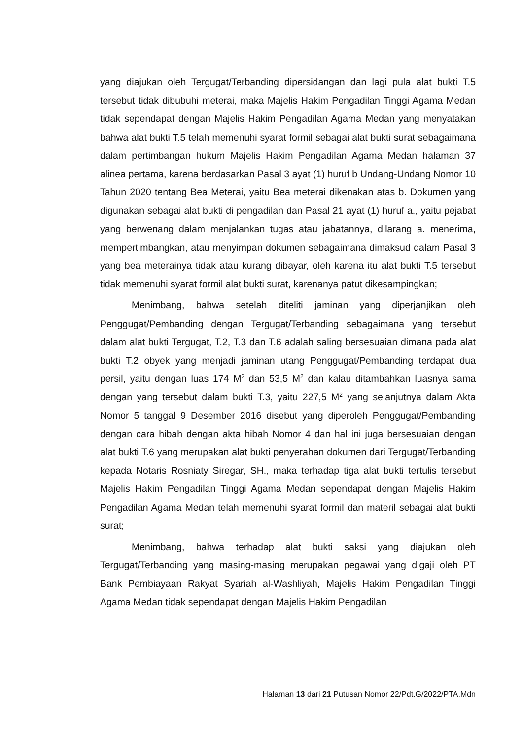yang diajukan oleh Tergugat/Terbanding dipersidangan dan lagi pula alat bukti T.5 tersebut tidak dibubuhi meterai, maka Majelis Hakim Pengadilan Tinggi Agama Medan tidak sependapat dengan Majelis Hakim Pengadilan Agama Medan yang menyatakan bahwa alat bukti T.5 telah memenuhi syarat formil sebagai alat bukti surat sebagaimana dalam pertimbangan hukum Majelis Hakim Pengadilan Agama Medan halaman 37 alinea pertama, karena berdasarkan Pasal 3 ayat (1) huruf b Undang-Undang Nomor 10 Tahun 2020 tentang Bea Meterai, yaitu Bea meterai dikenakan atas b. Dokumen yang digunakan sebagai alat bukti di pengadilan dan Pasal 21 ayat (1) huruf a., yaitu pejabat yang berwenang dalam menjalankan tugas atau jabatannya, dilarang a. menerima, mempertimbangkan, atau menyimpan dokumen sebagaimana dimaksud dalam Pasal 3 yang bea meterainya tidak atau kurang dibayar, oleh karena itu alat bukti T.5 tersebut tidak memenuhi syarat formil alat bukti surat, karenanya patut dikesampingkan;
Menimbang, bahwa setelah diteliti jaminan yang diperjanjikan oleh Penggugat/Pembanding dengan Tergugat/Terbanding sebagaimana yang tersebut dalam alat bukti Tergugat, T.2, T.3 dan T.6 adalah saling bersesuaian dimana pada alat bukti T.2 obyek yang menjadi jaminan utang Penggugat/Pembanding terdapat dua persil, yaitu dengan luas 174 M<sup>2</sup> dan 53,5 M<sup>2</sup> dan kalau ditambahkan luasnya sama dengan yang tersebut dalam bukti T.3, yaitu 227,5 M<sup>2</sup> yang selanjutnya dalam Akta Nomor 5 tanggal 9 Desember 2016 disebut yang diperoleh Penggugat/Pembanding dengan cara hibah dengan akta hibah Nomor 4 dan hal ini juga bersesuaian dengan alat bukti T.6 yang merupakan alat bukti penyerahan dokumen dari Tergugat/Terbanding kepada Notaris Rosniaty Siregar, SH., maka terhadap tiga alat bukti tertulis tersebut Majelis Hakim Pengadilan Tinggi Agama Medan sependapat dengan Majelis Hakim Pengadilan Agama Medan telah memenuhi syarat formil dan materil sebagai alat bukti surat;
Menimbang, bahwa terhadap alat bukti saksi yang diajukan oleh Tergugat/Terbanding yang masing-masing merupakan pegawai yang digaji oleh PT Bank Pembiayaan Rakyat Syariah al-Washliyah, Majelis Hakim Pengadilan Tinggi Agama Medan tidak sependapat dengan Majelis Hakim Pengadilan
Halaman 13 dari 21 Putusan Nomor 22/Pdt.G/2022/PTA.Mdn